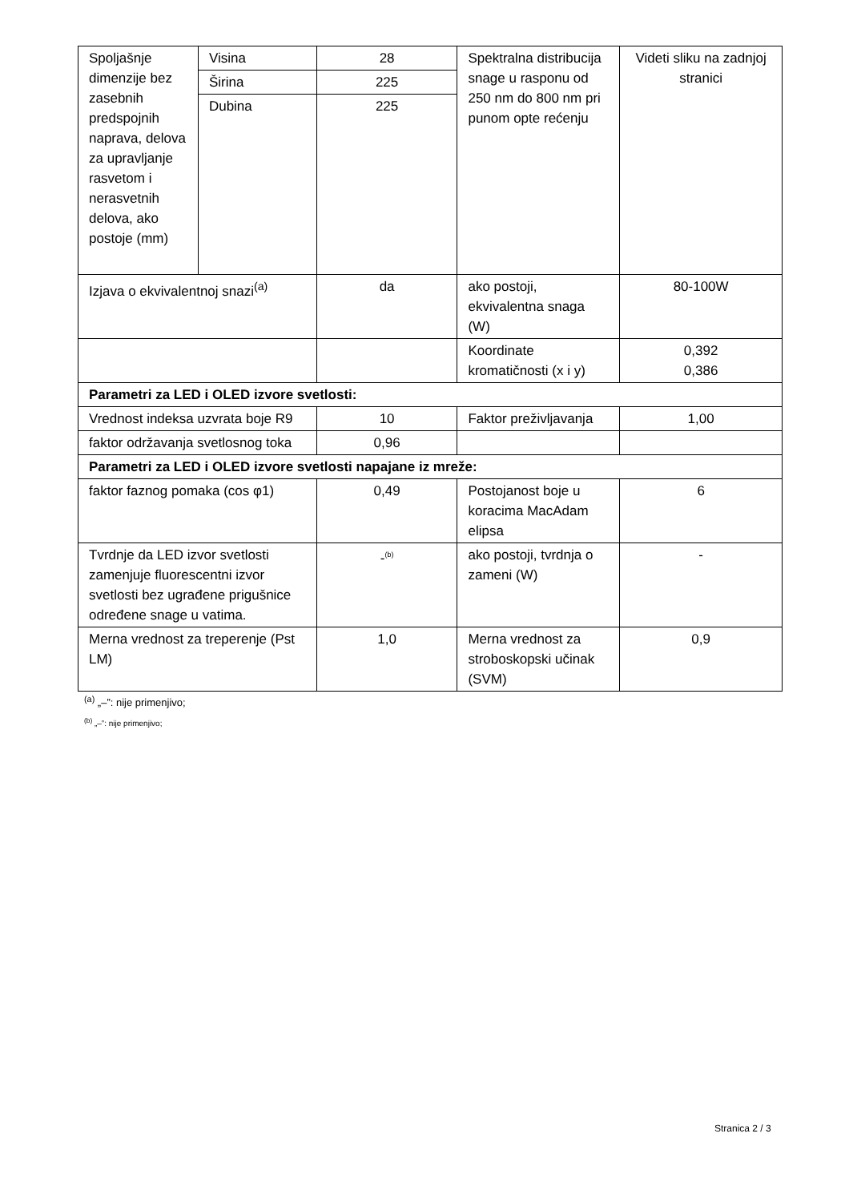| Spoljašnje dimenzije bez zasebnih predspojnih naprava, delova za upravljanje rasvetom i nerasvetnih delova, ako postoje (mm) | Visina | 28 | Spektralna distribucija snage u rasponu od 250 nm do 800 nm pri punom opte rećenju | Videti sliku na zadnjoj stranici |
| | Širina | 225 | | |
| | Dubina | 225 | | |
| Izjava o ekvivalentnoj snazi<sup>(a)</sup> | | da | ako postoji, ekvivalentna snaga (W) | 80-100W |
| | | | Koordinate kromatičnosti (x i y) | 0,392 0,386 |
| Parametri za LED i OLED izvore svetlosti: | | | | |
| Vrednost indeksa uzvrata boje R9 | | 10 | Faktor preživljavanja | 1,00 |
| faktor održavanja svetlosnog toka | | 0,96 | | |
| Parametri za LED i OLED izvore svetlosti napajane iz mreže: | | | | |
| faktor faznog pomaka (cos φ1) | | 0,49 | Postojanost boje u koracima MacAdam elipsa | 6 |
| Tvrdnje da LED izvor svetlosti zamenjuje fluorescentni izvor svetlosti bez ugrađene prigušnice određene snage u vatima. | | -<sup>(b)</sup> | ako postoji, tvrdnja o zameni (W) | - |
| Merna vrednost za treperenje (Pst LM) | | 1,0 | Merna vrednost za stroboskopski učinak (SVM) | 0,9 |
<sup>(a)</sup> „–”: nije primenjivo;
<sup>(b)</sup> „–”: nije primenjivo;
Stranica 2 / 3